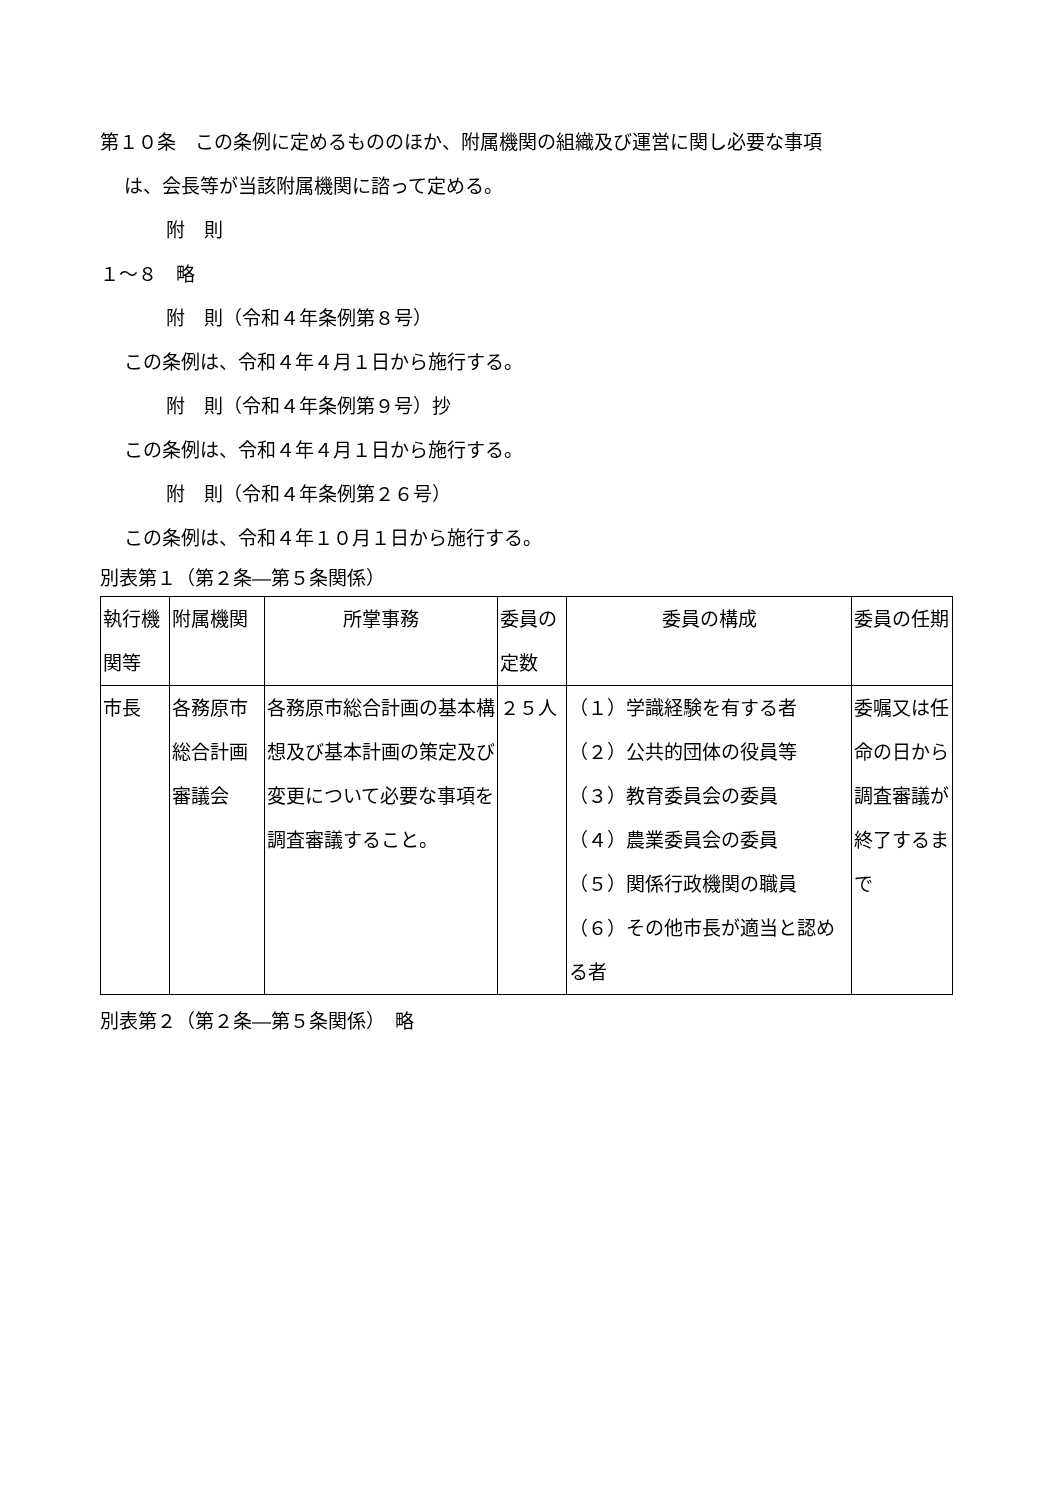第１０条　この条例に定めるもののほか、附属機関の組織及び運営に関し必要な事項
は、会長等が当該附属機関に諮って定める。
附　則
１～８　略
附　則（令和４年条例第８号）
この条例は、令和４年４月１日から施行する。
附　則（令和４年条例第９号）抄
この条例は、令和４年４月１日から施行する。
附　則（令和４年条例第２６号）
この条例は、令和４年１０月１日から施行する。
別表第１（第２条―第５条関係）
| 執行機関等 | 附属機関 | 所掌事務 | 委員の定数 | 委員の構成 | 委員の任期 |
| 市長 | 各務原市総合計画審議会 | 各務原市総合計画の基本構想及び基本計画の策定及び変更について必要な事項を調査審議すること。 | ２５人 | （１）学識経験を有する者 （２）公共的団体の役員等 （３）教育委員会の委員 （４）農業委員会の委員 （５）関係行政機関の職員 （６）その他市長が適当と認める者 | 委嘱又は任命の日から調査審議が終了するまで |
別表第２（第２条―第５条関係）　略